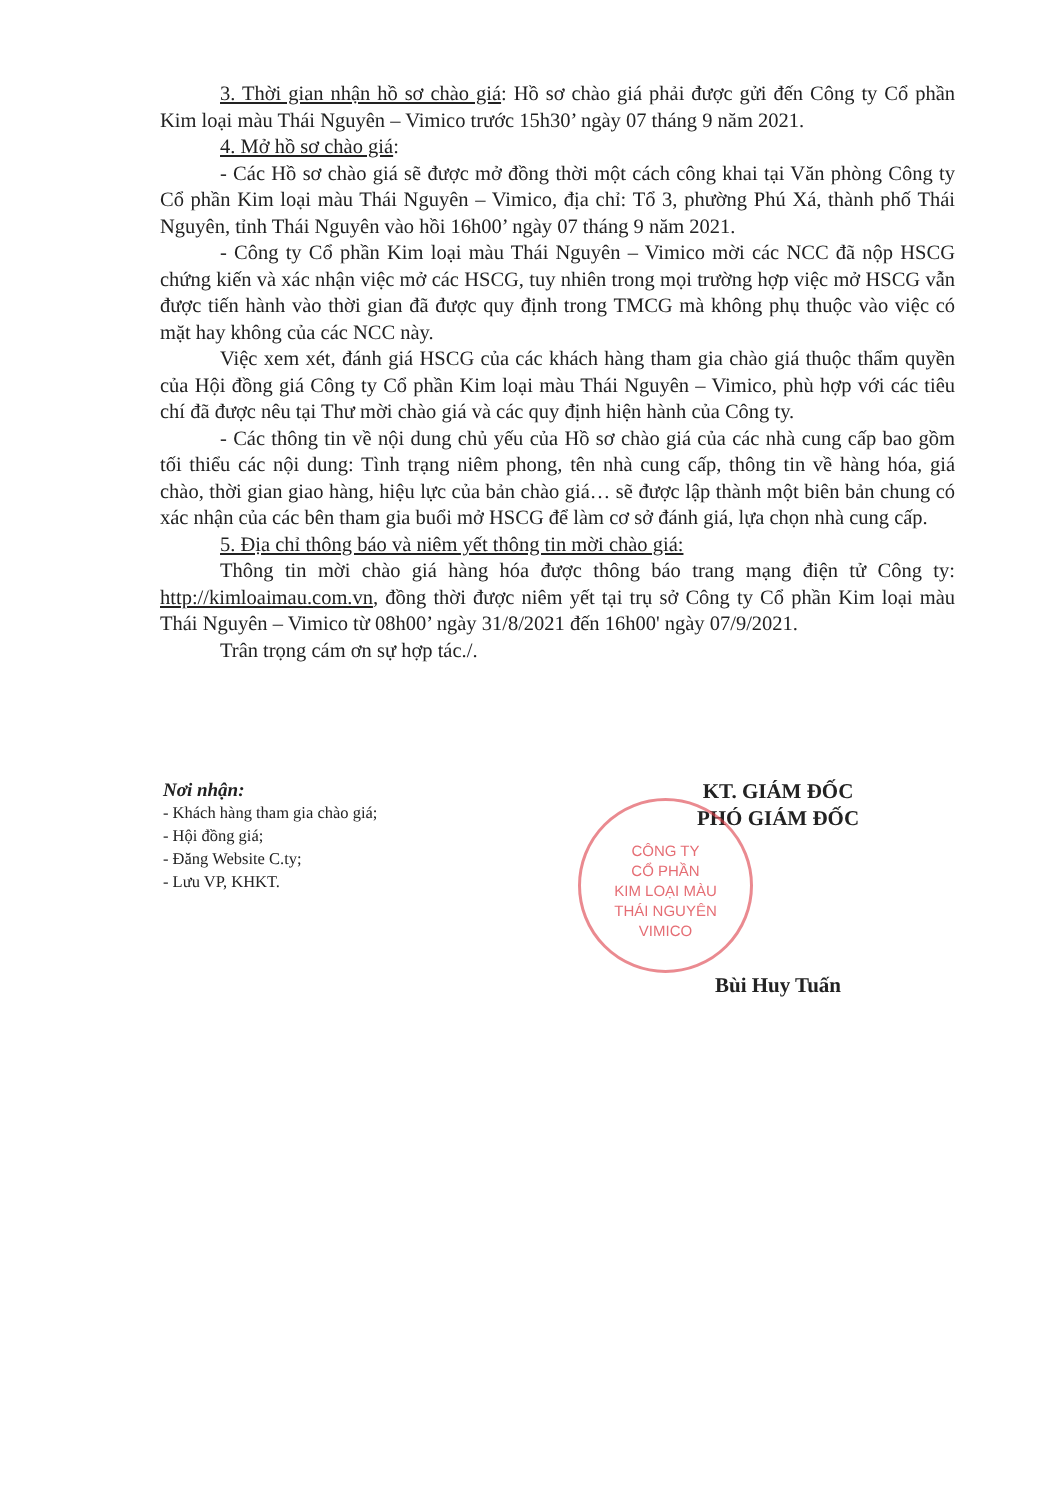3. Thời gian nhận hồ sơ chào giá: Hồ sơ chào giá phải được gửi đến Công ty Cổ phần Kim loại màu Thái Nguyên – Vimico trước 15h30’ ngày 07 tháng 9 năm 2021.
4. Mở hồ sơ chào giá:
- Các Hồ sơ chào giá sẽ được mở đồng thời một cách công khai tại Văn phòng Công ty Cổ phần Kim loại màu Thái Nguyên – Vimico, địa chỉ: Tổ 3, phường Phú Xá, thành phố Thái Nguyên, tỉnh Thái Nguyên vào hồi 16h00’ ngày 07 tháng 9 năm 2021.
- Công ty Cổ phần Kim loại màu Thái Nguyên – Vimico mời các NCC đã nộp HSCG chứng kiến và xác nhận việc mở các HSCG, tuy nhiên trong mọi trường hợp việc mở HSCG vẫn được tiến hành vào thời gian đã được quy định trong TMCG mà không phụ thuộc vào việc có mặt hay không của các NCC này.
Việc xem xét, đánh giá HSCG của các khách hàng tham gia chào giá thuộc thẩm quyền của Hội đồng giá Công ty Cổ phần Kim loại màu Thái Nguyên – Vimico, phù hợp với các tiêu chí đã được nêu tại Thư mời chào giá và các quy định hiện hành của Công ty.
- Các thông tin về nội dung chủ yếu của Hồ sơ chào giá của các nhà cung cấp bao gồm tối thiểu các nội dung: Tình trạng niêm phong, tên nhà cung cấp, thông tin về hàng hóa, giá chào, thời gian giao hàng, hiệu lực của bản chào giá… sẽ được lập thành một biên bản chung có xác nhận của các bên tham gia buổi mở HSCG để làm cơ sở đánh giá, lựa chọn nhà cung cấp.
5. Địa chỉ thông báo và niêm yết thông tin mời chào giá:
Thông tin mời chào giá hàng hóa được thông báo trang mạng điện tử Công ty: http://kimloaimau.com.vn, đồng thời được niêm yết tại trụ sở Công ty Cổ phần Kim loại màu Thái Nguyên – Vimico từ 08h00’ ngày 31/8/2021 đến 16h00' ngày 07/9/2021.
Trân trọng cám ơn sự hợp tác./.
Nơi nhận:
- Khách hàng tham gia chào giá;
- Hội đồng giá;
- Đăng Website C.ty;
- Lưu VP, KHKT.
CÔNG TY
CỔ PHẦN
KIM LOẠI MÀU
THÁI NGUYÊN
VIMICO
KT. GIÁM ĐỐC
PHÓ GIÁM ĐỐC
Bùi Huy Tuấn